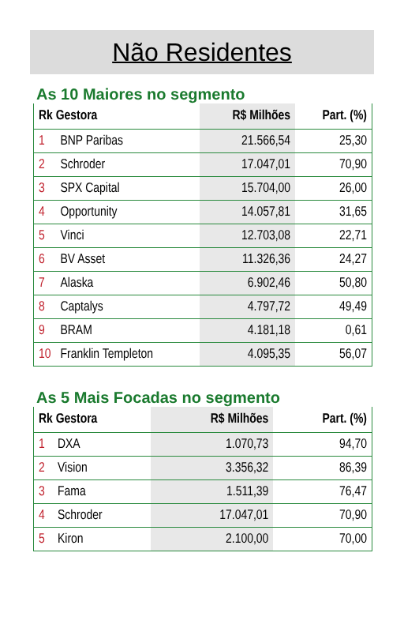Não Residentes
As 10 Maiores no segmento
| Rk Gestora | | R$ Milhões | Part. (%) |
| --- | --- | --- | --- |
| 1 | BNP Paribas | 21.566,54 | 25,30 |
| 2 | Schroder | 17.047,01 | 70,90 |
| 3 | SPX Capital | 15.704,00 | 26,00 |
| 4 | Opportunity | 14.057,81 | 31,65 |
| 5 | Vinci | 12.703,08 | 22,71 |
| 6 | BV Asset | 11.326,36 | 24,27 |
| 7 | Alaska | 6.902,46 | 50,80 |
| 8 | Captalys | 4.797,72 | 49,49 |
| 9 | BRAM | 4.181,18 | 0,61 |
| 10 | Franklin Templeton | 4.095,35 | 56,07 |
As 5 Mais Focadas no segmento
| Rk Gestora | | R$ Milhões | Part. (%) |
| --- | --- | --- | --- |
| 1 | DXA | 1.070,73 | 94,70 |
| 2 | Vision | 3.356,32 | 86,39 |
| 3 | Fama | 1.511,39 | 76,47 |
| 4 | Schroder | 17.047,01 | 70,90 |
| 5 | Kiron | 2.100,00 | 70,00 |